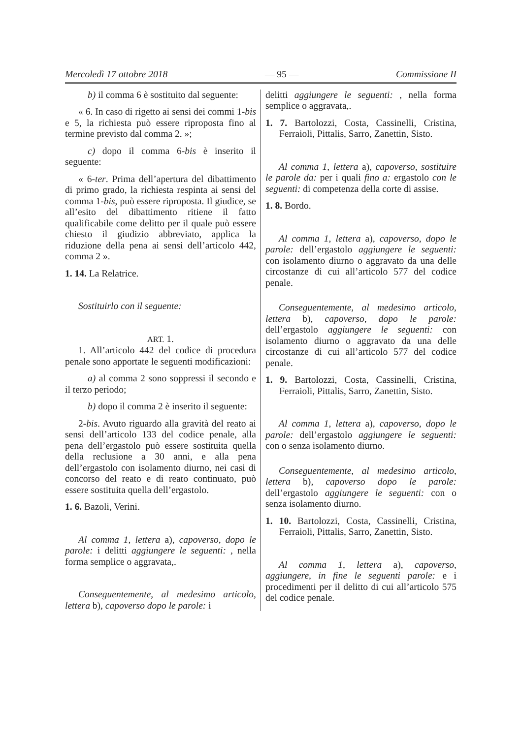Mercoledì 17 ottobre 2018 — 95 — Commissione II
b) il comma 6 è sostituito dal seguente:
« 6. In caso di rigetto ai sensi dei commi 1-bis e 5, la richiesta può essere riproposta fino al termine previsto dal comma 2. »;
c) dopo il comma 6-bis è inserito il seguente:
« 6-ter. Prima dell’apertura del dibattimento di primo grado, la richiesta respinta ai sensi del comma 1-bis, può essere riproposta. Il giudice, se all’esito del dibattimento ritiene il fatto qualificabile come delitto per il quale può essere chiesto il giudizio abbreviato, applica la riduzione della pena ai sensi dell’articolo 442, comma 2 ».
1. 14. La Relatrice.
Sostituirlo con il seguente:
ART. 1.
1. All’articolo 442 del codice di procedura penale sono apportate le seguenti modificazioni:
a) al comma 2 sono soppressi il secondo e il terzo periodo;
b) dopo il comma 2 è inserito il seguente:
2-bis. Avuto riguardo alla gravità del reato ai sensi dell’articolo 133 del codice penale, alla pena dell’ergastolo può essere sostituita quella della reclusione a 30 anni, e alla pena dell’ergastolo con isolamento diurno, nei casi di concorso del reato e di reato continuato, può essere sostituita quella dell’ergastolo.
1. 6. Bazoli, Verini.
Al comma 1, lettera a), capoverso, dopo le parole: i delitti aggiungere le seguenti: , nella forma semplice o aggravata,.
Conseguentemente, al medesimo articolo, lettera b), capoverso dopo le parole: i
delitti aggiungere le seguenti: , nella forma semplice o aggravata,.
1. 7. Bartolozzi, Costa, Cassinelli, Cristina, Ferraioli, Pittalis, Sarro, Zanettin, Sisto.
Al comma 1, lettera a), capoverso, sostituire le parole da: per i quali fino a: ergastolo con le seguenti: di competenza della corte di assise.
1. 8. Bordo.
Al comma 1, lettera a), capoverso, dopo le parole: dell’ergastolo aggiungere le seguenti: con isolamento diurno o aggravato da una delle circostanze di cui all’articolo 577 del codice penale.
Conseguentemente, al medesimo articolo, lettera b), capoverso, dopo le parole: dell’ergastolo aggiungere le seguenti: con isolamento diurno o aggravato da una delle circostanze di cui all’articolo 577 del codice penale.
1. 9. Bartolozzi, Costa, Cassinelli, Cristina, Ferraioli, Pittalis, Sarro, Zanettin, Sisto.
Al comma 1, lettera a), capoverso, dopo le parole: dell’ergastolo aggiungere le seguenti: con o senza isolamento diurno.
Conseguentemente, al medesimo articolo, lettera b), capoverso dopo le parole: dell’ergastolo aggiungere le seguenti: con o senza isolamento diurno.
1. 10. Bartolozzi, Costa, Cassinelli, Cristina, Ferraioli, Pittalis, Sarro, Zanettin, Sisto.
Al comma 1, lettera a), capoverso, aggiungere, in fine le seguenti parole: e i procedimenti per il delitto di cui all’articolo 575 del codice penale.